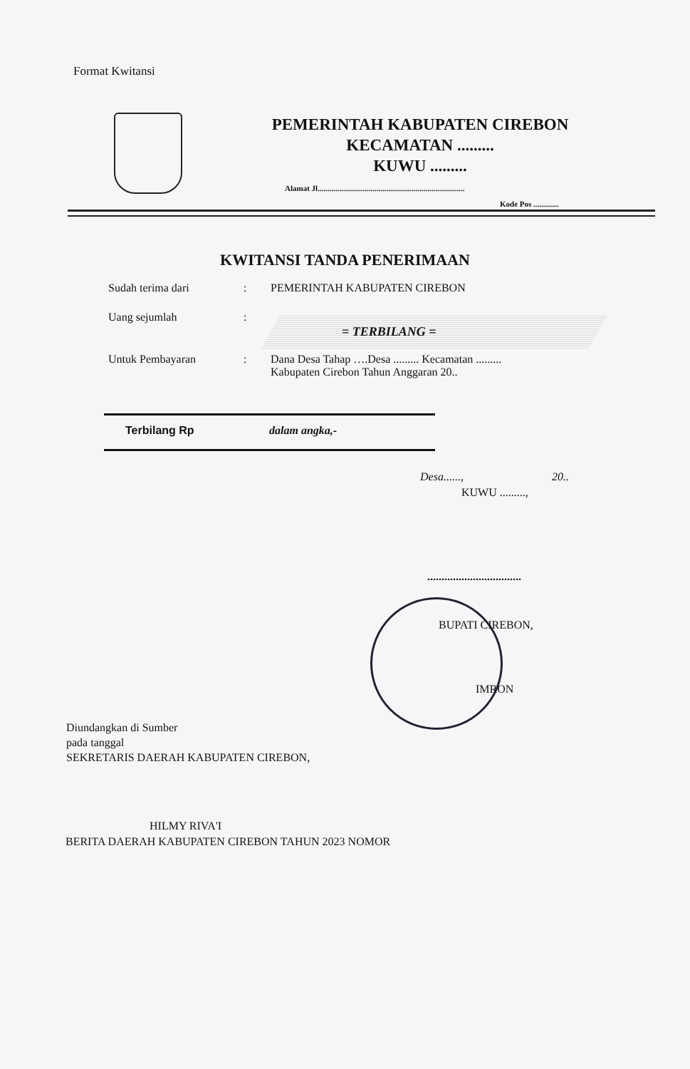Format Kwitansi
PEMERINTAH KABUPATEN CIREBON
KECAMATAN .........
KUWU .........
Alamat Jl...........................................................................
Kode Pos .............
KWITANSI TANDA PENERIMAAN
Sudah terima dari: PEMERINTAH KABUPATEN CIREBON
Uang sejumlah:
= TERBILANG =
Untuk Pembayaran: Dana Desa Tahap ….Desa ......... Kecamatan .........
Kabupaten Cirebon Tahun Anggaran 20..
Terbilang Rp dalam angka,-
Desa......, 20..
KUWU .........,
.................................
BUPATI CIREBON,
IMRON
Diundangkan di Sumber
pada tanggal
SEKRETARIS DAERAH KABUPATEN CIREBON,
HILMY RIVA'I
BERITA DAERAH KABUPATEN CIREBON TAHUN 2023 NOMOR